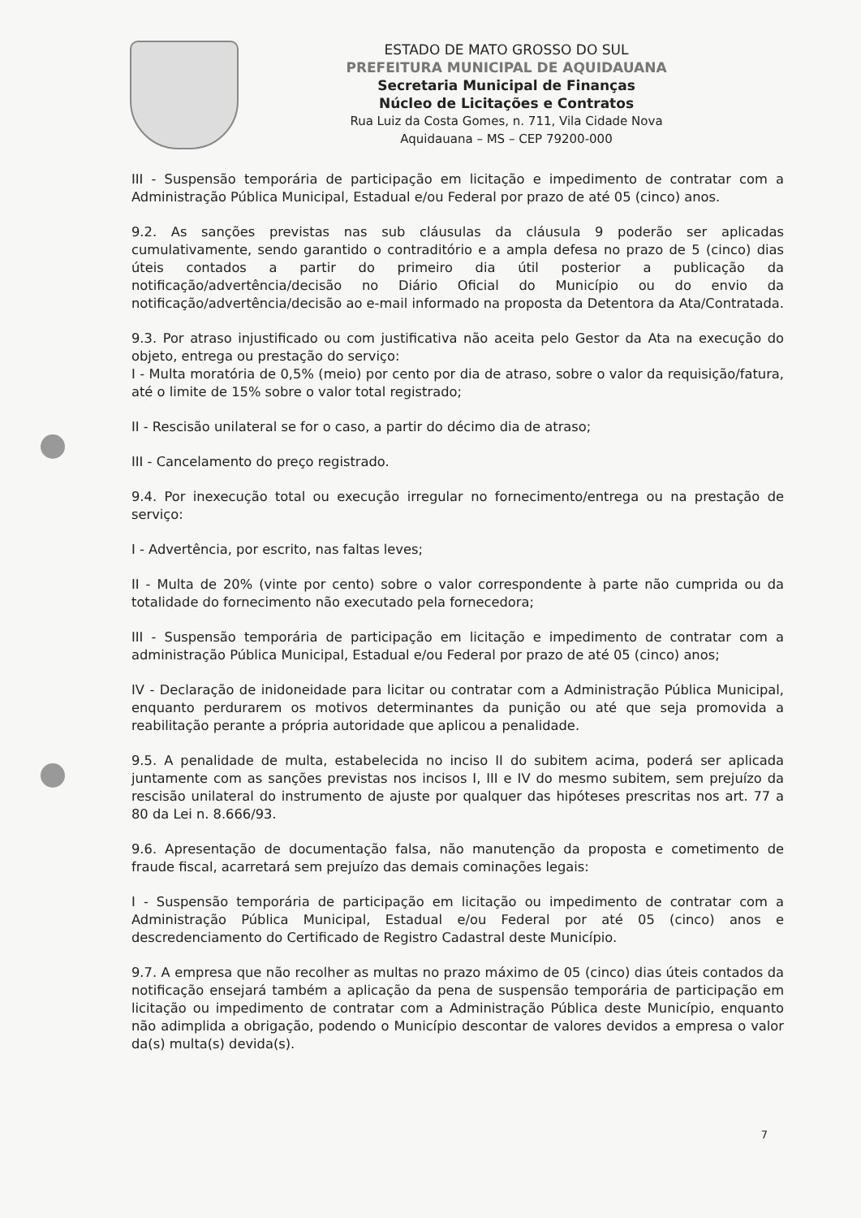ESTADO DE MATO GROSSO DO SUL
PREFEITURA MUNICIPAL DE AQUIDAUANA
Secretaria Municipal de Finanças
Núcleo de Licitações e Contratos
Rua Luiz da Costa Gomes, n. 711, Vila Cidade Nova
Aquidauana – MS – CEP 79200-000
III - Suspensão temporária de participação em licitação e impedimento de contratar com a Administração Pública Municipal, Estadual e/ou Federal por prazo de até 05 (cinco) anos.
9.2. As sanções previstas nas sub cláusulas da cláusula 9 poderão ser aplicadas cumulativamente, sendo garantido o contraditório e a ampla defesa no prazo de 5 (cinco) dias úteis contados a partir do primeiro dia útil posterior a publicação da notificação/advertência/decisão no Diário Oficial do Município ou do envio da notificação/advertência/decisão ao e-mail informado na proposta da Detentora da Ata/Contratada.
9.3. Por atraso injustificado ou com justificativa não aceita pelo Gestor da Ata na execução do objeto, entrega ou prestação do serviço:
I - Multa moratória de 0,5% (meio) por cento por dia de atraso, sobre o valor da requisição/fatura, até o limite de 15% sobre o valor total registrado;
II - Rescisão unilateral se for o caso, a partir do décimo dia de atraso;
III - Cancelamento do preço registrado.
9.4. Por inexecução total ou execução irregular no fornecimento/entrega ou na prestação de serviço:
I - Advertência, por escrito, nas faltas leves;
II - Multa de 20% (vinte por cento) sobre o valor correspondente à parte não cumprida ou da totalidade do fornecimento não executado pela fornecedora;
III - Suspensão temporária de participação em licitação e impedimento de contratar com a administração Pública Municipal, Estadual e/ou Federal por prazo de até 05 (cinco) anos;
IV - Declaração de inidoneidade para licitar ou contratar com a Administração Pública Municipal, enquanto perdurarem os motivos determinantes da punição ou até que seja promovida a reabilitação perante a própria autoridade que aplicou a penalidade.
9.5. A penalidade de multa, estabelecida no inciso II do subitem acima, poderá ser aplicada juntamente com as sanções previstas nos incisos I, III e IV do mesmo subitem, sem prejuízo da rescisão unilateral do instrumento de ajuste por qualquer das hipóteses prescritas nos art. 77 a 80 da Lei n. 8.666/93.
9.6. Apresentação de documentação falsa, não manutenção da proposta e cometimento de fraude fiscal, acarretará sem prejuízo das demais cominações legais:
I - Suspensão temporária de participação em licitação ou impedimento de contratar com a Administração Pública Municipal, Estadual e/ou Federal por até 05 (cinco) anos e descredenciamento do Certificado de Registro Cadastral deste Município.
9.7. A empresa que não recolher as multas no prazo máximo de 05 (cinco) dias úteis contados da notificação ensejará também a aplicação da pena de suspensão temporária de participação em licitação ou impedimento de contratar com a Administração Pública deste Município, enquanto não adimplida a obrigação, podendo o Município descontar de valores devidos a empresa o valor da(s) multa(s) devida(s).
7